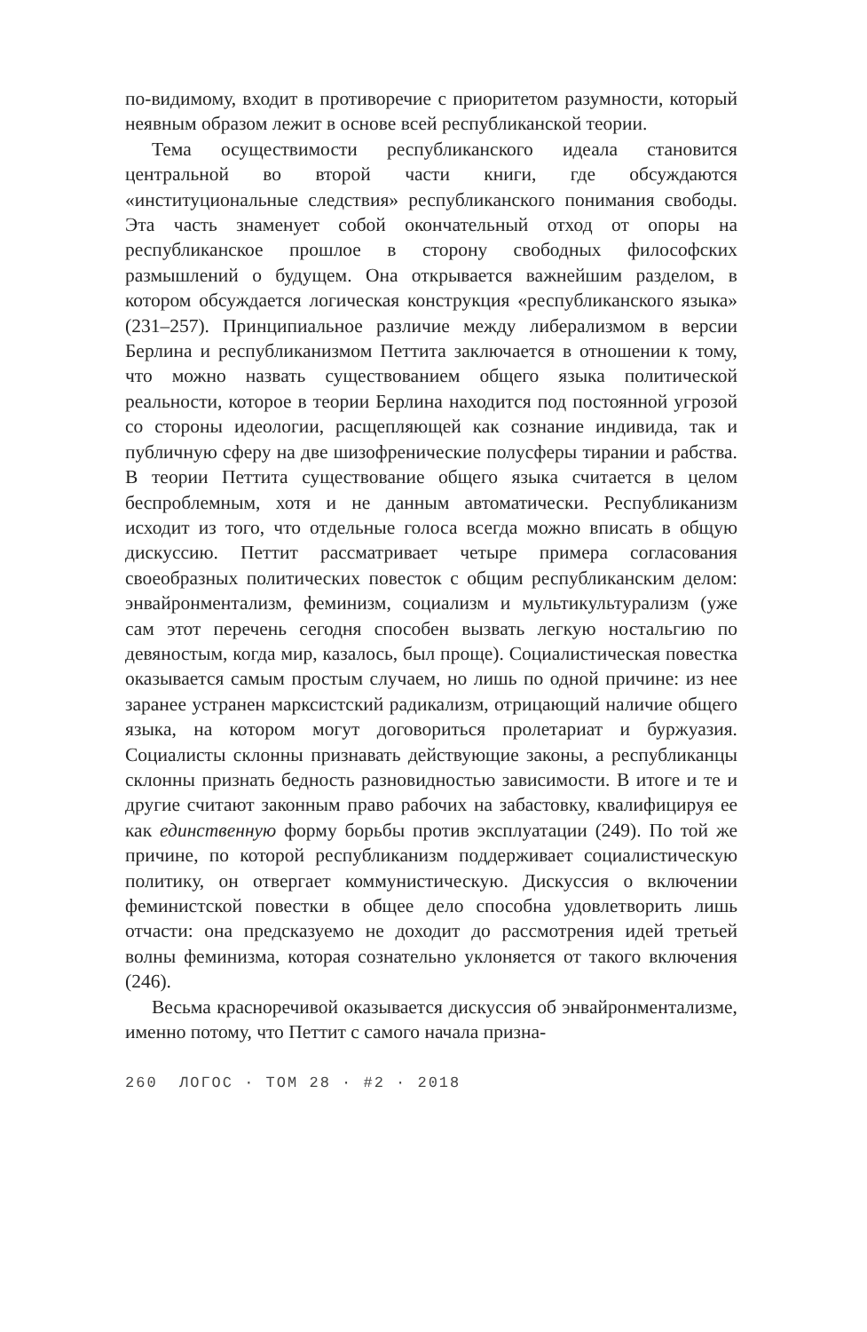по-видимому, входит в противоречие с приоритетом разумности, который неявным образом лежит в основе всей республиканской теории.
Тема осуществимости республиканского идеала становится центральной во второй части книги, где обсуждаются «институциональные следствия» республиканского понимания свободы. Эта часть знаменует собой окончательный отход от опоры на республиканское прошлое в сторону свободных философских размышлений о будущем. Она открывается важнейшим разделом, в котором обсуждается логическая конструкция «республиканского языка» (231–257). Принципиальное различие между либерализмом в версии Берлина и республиканизмом Петтита заключается в отношении к тому, что можно назвать существованием общего языка политической реальности, которое в теории Берлина находится под постоянной угрозой со стороны идеологии, расщепляющей как сознание индивида, так и публичную сферу на две шизофренические полусферы тирании и рабства. В теории Петтита существование общего языка считается в целом беспроблемным, хотя и не данным автоматически. Республиканизм исходит из того, что отдельные голоса всегда можно вписать в общую дискуссию. Петтит рассматривает четыре примера согласования своеобразных политических повесток с общим республиканским делом: энвайронментализм, феминизм, социализм и мультикультурализм (уже сам этот перечень сегодня способен вызвать легкую ностальгию по девяностым, когда мир, казалось, был проще). Социалистическая повестка оказывается самым простым случаем, но лишь по одной причине: из нее заранее устранен марксистский радикализм, отрицающий наличие общего языка, на котором могут договориться пролетариат и буржуазия. Социалисты склонны признавать действующие законы, а республиканцы склонны признать бедность разновидностью зависимости. В итоге и те и другие считают законным право рабочих на забастовку, квалифицируя ее как единственную форму борьбы против эксплуатации (249). По той же причине, по которой республиканизм поддерживает социалистическую политику, он отвергает коммунистическую. Дискуссия о включении феминистской повестки в общее дело способна удовлетворить лишь отчасти: она предсказуемо не доходит до рассмотрения идей третьей волны феминизма, которая сознательно уклоняется от такого включения (246).
Весьма красноречивой оказывается дискуссия об энвайронментализме, именно потому, что Петтит с самого начала призна-
260 ЛОГОС · ТОМ 28 · #2 · 2018